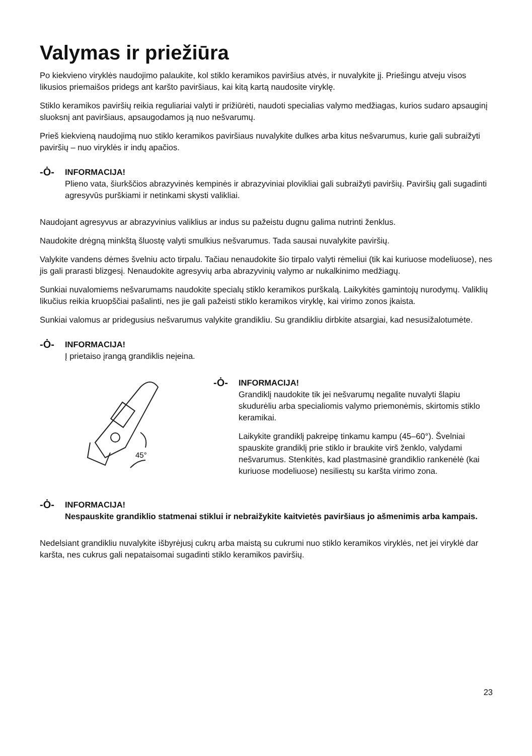Valymas ir priežiūra
Po kiekvieno viryklės naudojimo palaukite, kol stiklo keramikos paviršius atvės, ir nuvalykite jį. Priešingu atveju visos likusios priemaišos pridegs ant karšto paviršiaus, kai kitą kartą naudosite viryklę.
Stiklo keramikos paviršių reikia reguliariai valyti ir prižiūrėti, naudoti specialias valymo medžiagas, kurios sudaro apsauginį sluoksnį ant paviršiaus, apsaugodamos ją nuo nešvarumų.
Prieš kiekvieną naudojimą nuo stiklo keramikos paviršiaus nuvalykite dulkes arba kitus nešvarumus, kurie gali subraižyti paviršių – nuo viryklės ir indų apačios.
-Ȯ-
INFORMACIJA!
Plieno vata, šiurkščios abrazyvinės kempinės ir abrazyviniai plovikliai gali subraižyti paviršių. Paviršių gali sugadinti agresyvūs purškiami ir netinkami skysti valikliai.
Naudojant agresyvus ar abrazyvinius valiklius ar indus su pažeistu dugnu galima nutrinti ženklus.
Naudokite drėgną minkštą šluostę valyti smulkius nešvarumus. Tada sausai nuvalykite paviršių.
Valykite vandens dėmes švelniu acto tirpalu. Tačiau nenaudokite šio tirpalo valyti rėmeliui (tik kai kuriuose modeliuose), nes jis gali prarasti blizgesį. Nenaudokite agresyvių arba abrazyvinių valymo ar nukalkinimo medžiagų.
Sunkiai nuvalomiems nešvarumams naudokite specialų stiklo keramikos purškalą. Laikykitės gamintojų nurodymų. Valiklių likučius reikia kruopščiai pašalinti, nes jie gali pažeisti stiklo keramikos viryklę, kai virimo zonos įkaista.
Sunkiai valomus ar pridegusius nešvarumus valykite grandikliu. Su grandikliu dirbkite atsargiai, kad nesusižalotumėte.
-Ȯ-
INFORMACIJA!
Į prietaiso įrangą grandiklis neįeina.
45°
-Ȯ-
INFORMACIJA!
Grandiklį naudokite tik jei nešvarumų negalite nuvalyti šlapiu skudurėliu arba specialiomis valymo priemonėmis, skirtomis stiklo keramikai.
Laikykite grandiklį pakreipę tinkamu kampu (45–60°). Švelniai spauskite grandiklį prie stiklo ir braukite virš ženklo, valydami nešvarumus. Stenkitės, kad plastmasinė grandiklio rankenėlė (kai kuriuose modeliuose) nesiliestų su karšta virimo zona.
-Ȯ-
INFORMACIJA!
Nespauskite grandiklio statmenai stiklui ir nebraižykite kaitvietės paviršiaus jo ašmenimis arba kampais.
Nedelsiant grandikliu nuvalykite išbyrėjusį cukrų arba maistą su cukrumi nuo stiklo keramikos viryklės, net jei viryklė dar karšta, nes cukrus gali nepataisomai sugadinti stiklo keramikos paviršių.
23